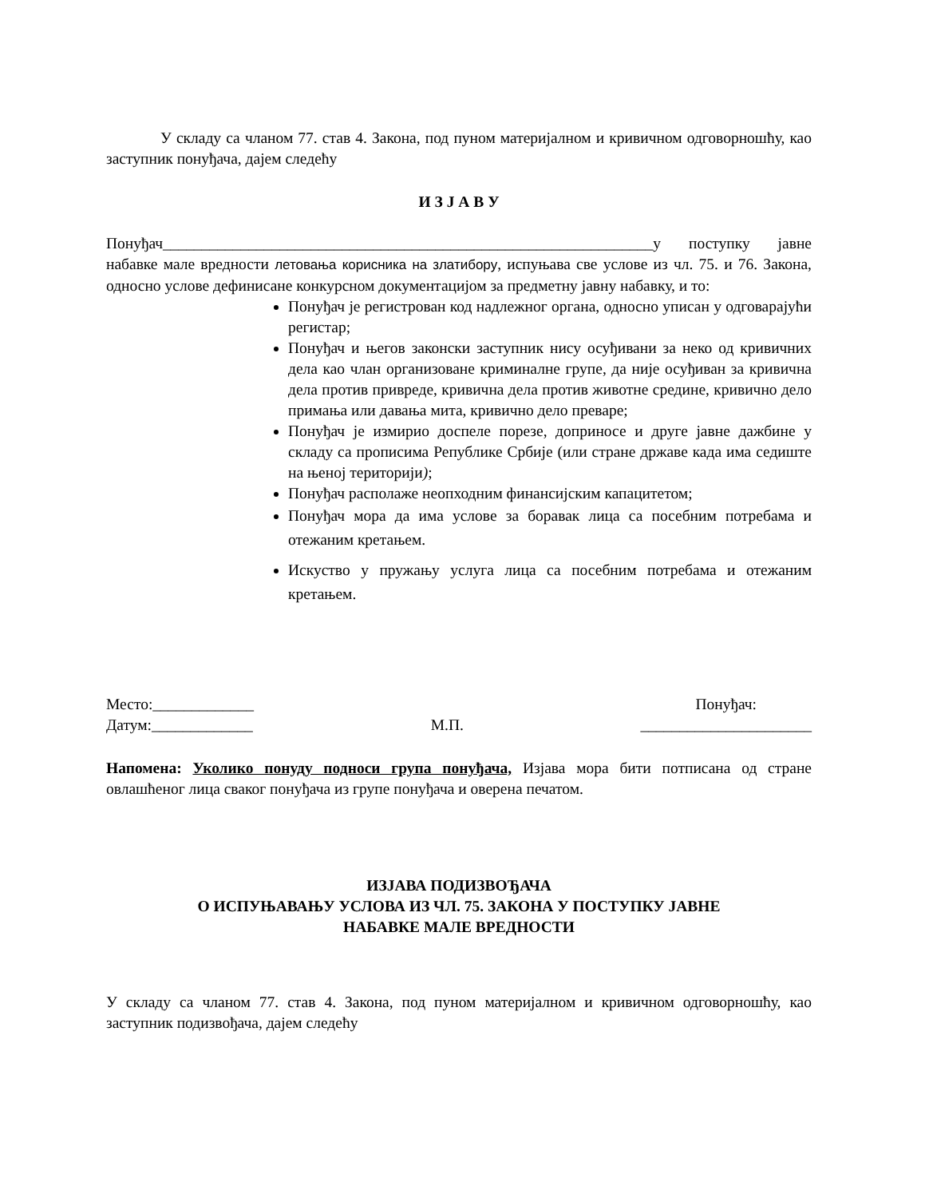У складу са чланом 77. став 4. Закона, под пуном материјалном и кривичном одговорношћу, као заступник понуђача, дајем следећу
И З Ј А В У
Понуђач_______________________________________________________________у поступку јавне набавке мале вредности летовања корисника на златибору, испуњава све услове из чл. 75. и 76. Закона, односно услове дефинисане конкурсном документацијом за предметну јавну набавку, и то:
Понуђач је регистрован код надлежног органа, односно уписан у одговарајући регистар;
Понуђач и његов законски заступник нису осуђивани за неко од кривичних дела као члан организоване криминалне групе, да није осуђиван за кривична дела против привреде, кривична дела против животне средине, кривично дело примања или давања мита, кривично дело преваре;
Понуђач је измирио доспеле порезе, доприносе и друге јавне дажбине у складу са прописима Републике Србије (или стране државе када има седиште на њеној територији);
Понуђач располаже неопходним финансијским капацитетом;
Понуђач мора да има услове за боравак лица са посебним потребама и отежаним кретањем.
Искуство у пружању услуга лица са посебним потребама и отежаним кретањем.
Место:_____________
Датум:_____________
М.П. Понуђач:
______________________
Напомена: Уколико понуду подноси група понуђача, Изјава мора бити потписана од стране овлашћеног лица сваког понуђача из групе понуђача и оверена печатом.
ИЗЈАВА ПОДИЗВОЂАЧА
О ИСПУЊАВАЊУ УСЛОВА ИЗ ЧЛ. 75. ЗАКОНА У ПОСТУПКУ ЈАВНЕ
НАБАВКЕ МАЛЕ ВРЕДНОСТИ
У складу са чланом 77. став 4. Закона, под пуном материјалном и кривичном одговорношћу, као заступник подизвођача, дајем следећу